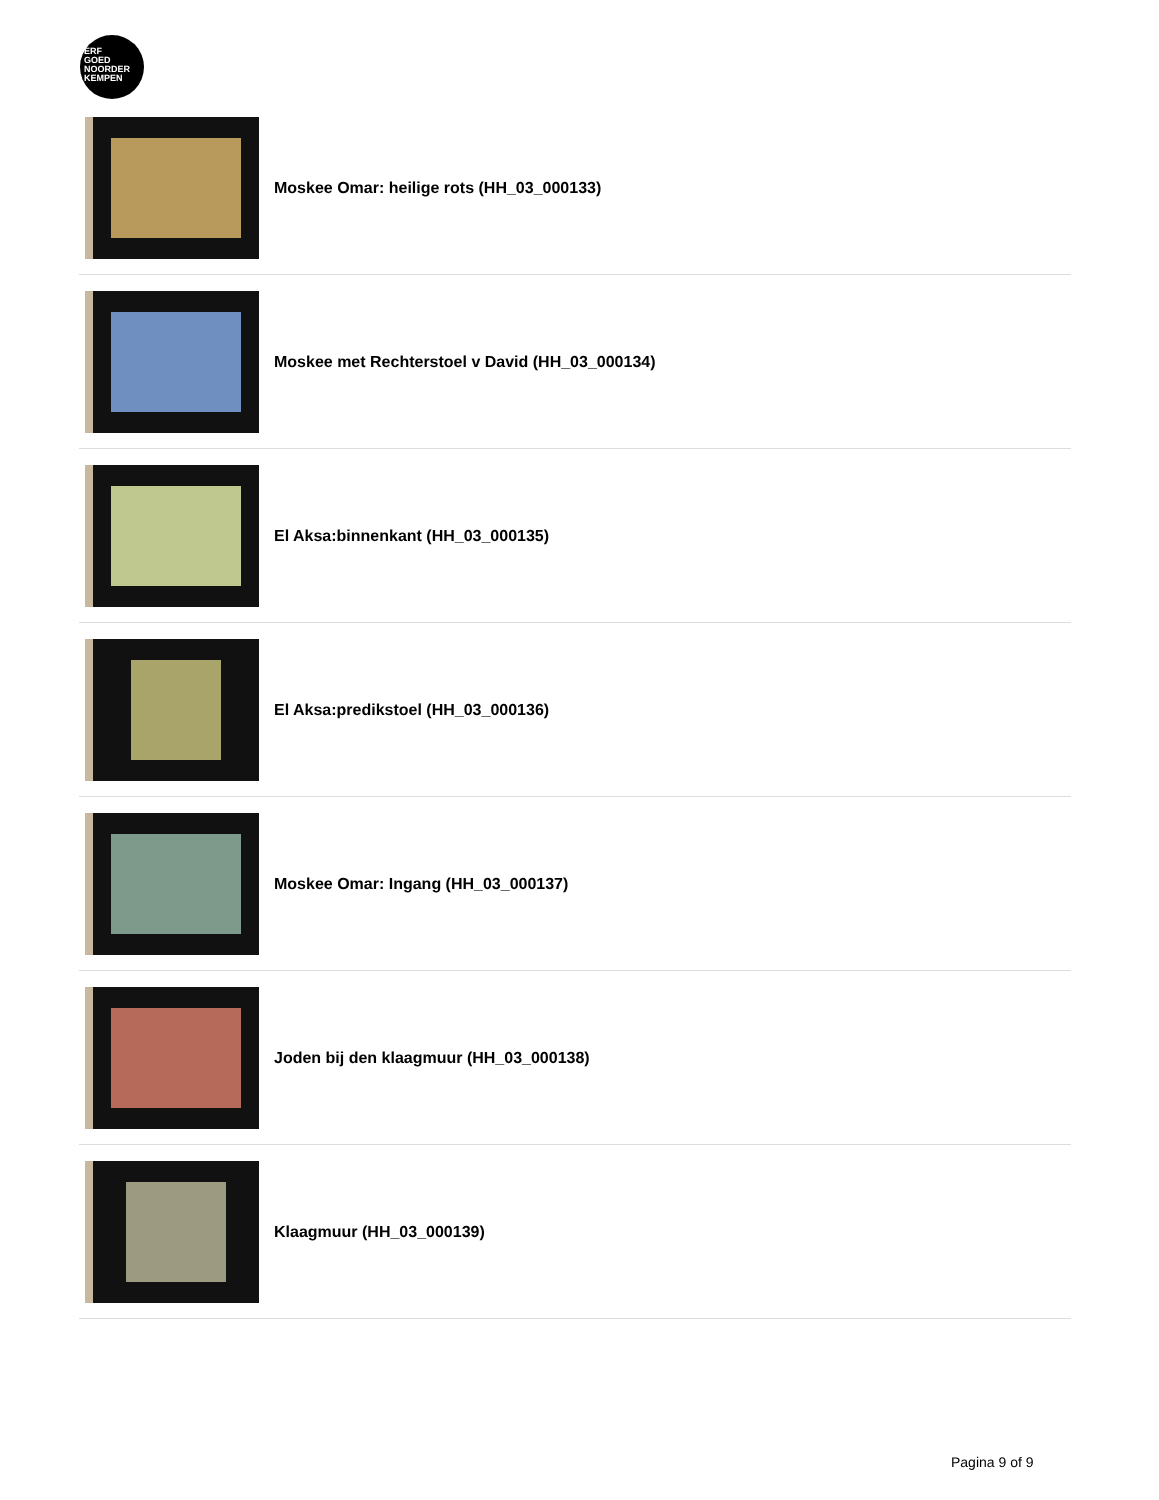ERF
GOED
NOORDER
KEMPEN
Moskee Omar: heilige rots (HH_03_000133)
Moskee met Rechterstoel v David (HH_03_000134)
El Aksa:binnenkant (HH_03_000135)
El Aksa:predikstoel (HH_03_000136)
Moskee Omar: Ingang (HH_03_000137)
Joden bij den klaagmuur (HH_03_000138)
Klaagmuur (HH_03_000139)
Pagina 9 of 9